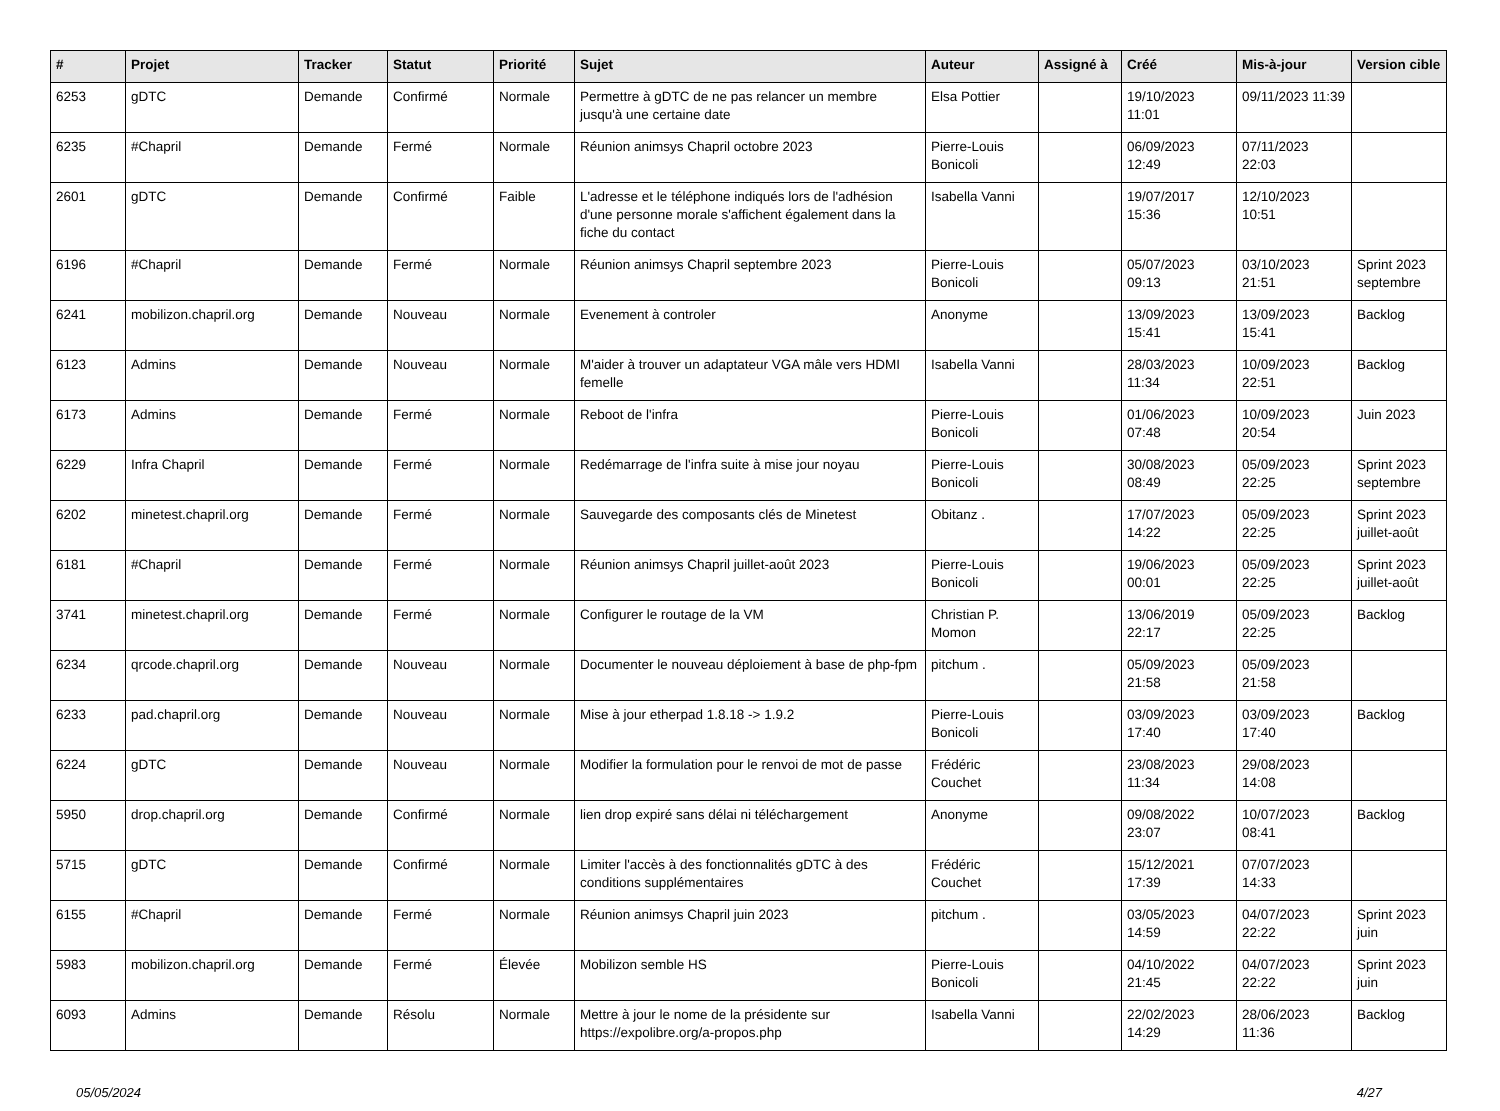| # | Projet | Tracker | Statut | Priorité | Sujet | Auteur | Assigné à | Créé | Mis-à-jour | Version cible |
| --- | --- | --- | --- | --- | --- | --- | --- | --- | --- | --- |
| 6253 | gDTC | Demande | Confirmé | Normale | Permettre à gDTC de ne pas relancer un membre jusqu'à une certaine date | Elsa Pottier | | 19/10/2023 11:01 | 09/11/2023 11:39 | |
| 6235 | #Chapril | Demande | Fermé | Normale | Réunion animsys Chapril octobre 2023 | Pierre-Louis Bonicoli | | 06/09/2023 12:49 | 07/11/2023 22:03 | |
| 2601 | gDTC | Demande | Confirmé | Faible | L'adresse et le téléphone indiqués lors de l'adhésion d'une personne morale s'affichent également dans la fiche du contact | Isabella Vanni | | 19/07/2017 15:36 | 12/10/2023 10:51 | |
| 6196 | #Chapril | Demande | Fermé | Normale | Réunion animsys Chapril septembre 2023 | Pierre-Louis Bonicoli | | 05/07/2023 09:13 | 03/10/2023 21:51 | Sprint 2023 septembre |
| 6241 | mobilizon.chapril.org | Demande | Nouveau | Normale | Evenement à controler | Anonyme | | 13/09/2023 15:41 | 13/09/2023 15:41 | Backlog |
| 6123 | Admins | Demande | Nouveau | Normale | M'aider à trouver un adaptateur VGA mâle vers HDMI femelle | Isabella Vanni | | 28/03/2023 11:34 | 10/09/2023 22:51 | Backlog |
| 6173 | Admins | Demande | Fermé | Normale | Reboot de l'infra | Pierre-Louis Bonicoli | | 01/06/2023 07:48 | 10/09/2023 20:54 | Juin 2023 |
| 6229 | Infra Chapril | Demande | Fermé | Normale | Redémarrage de l'infra suite à mise jour noyau | Pierre-Louis Bonicoli | | 30/08/2023 08:49 | 05/09/2023 22:25 | Sprint 2023 septembre |
| 6202 | minetest.chapril.org | Demande | Fermé | Normale | Sauvegarde des composants clés de Minetest | Obitanz . | | 17/07/2023 14:22 | 05/09/2023 22:25 | Sprint 2023 juillet-août |
| 6181 | #Chapril | Demande | Fermé | Normale | Réunion animsys Chapril juillet-août 2023 | Pierre-Louis Bonicoli | | 19/06/2023 00:01 | 05/09/2023 22:25 | Sprint 2023 juillet-août |
| 3741 | minetest.chapril.org | Demande | Fermé | Normale | Configurer le routage de la VM | Christian P. Momon | | 13/06/2019 22:17 | 05/09/2023 22:25 | Backlog |
| 6234 | qrcode.chapril.org | Demande | Nouveau | Normale | Documenter le nouveau déploiement à base de php-fpm | pitchum . | | 05/09/2023 21:58 | 05/09/2023 21:58 | |
| 6233 | pad.chapril.org | Demande | Nouveau | Normale | Mise à jour etherpad 1.8.18 -> 1.9.2 | Pierre-Louis Bonicoli | | 03/09/2023 17:40 | 03/09/2023 17:40 | Backlog |
| 6224 | gDTC | Demande | Nouveau | Normale | Modifier la formulation pour le renvoi de mot de passe | Frédéric Couchet | | 23/08/2023 11:34 | 29/08/2023 14:08 | |
| 5950 | drop.chapril.org | Demande | Confirmé | Normale | lien drop expiré sans délai ni téléchargement | Anonyme | | 09/08/2022 23:07 | 10/07/2023 08:41 | Backlog |
| 5715 | gDTC | Demande | Confirmé | Normale | Limiter l'accès à des fonctionnalités gDTC à des conditions supplémentaires | Frédéric Couchet | | 15/12/2021 17:39 | 07/07/2023 14:33 | |
| 6155 | #Chapril | Demande | Fermé | Normale | Réunion animsys Chapril juin 2023 | pitchum . | | 03/05/2023 14:59 | 04/07/2023 22:22 | Sprint 2023 juin |
| 5983 | mobilizon.chapril.org | Demande | Fermé | Élevée | Mobilizon semble HS | Pierre-Louis Bonicoli | | 04/10/2022 21:45 | 04/07/2023 22:22 | Sprint 2023 juin |
| 6093 | Admins | Demande | Résolu | Normale | Mettre à jour le nome de la présidente sur https://expolibre.org/a-propos.php | Isabella Vanni | | 22/02/2023 14:29 | 28/06/2023 11:36 | Backlog |
05/05/2024 4/27